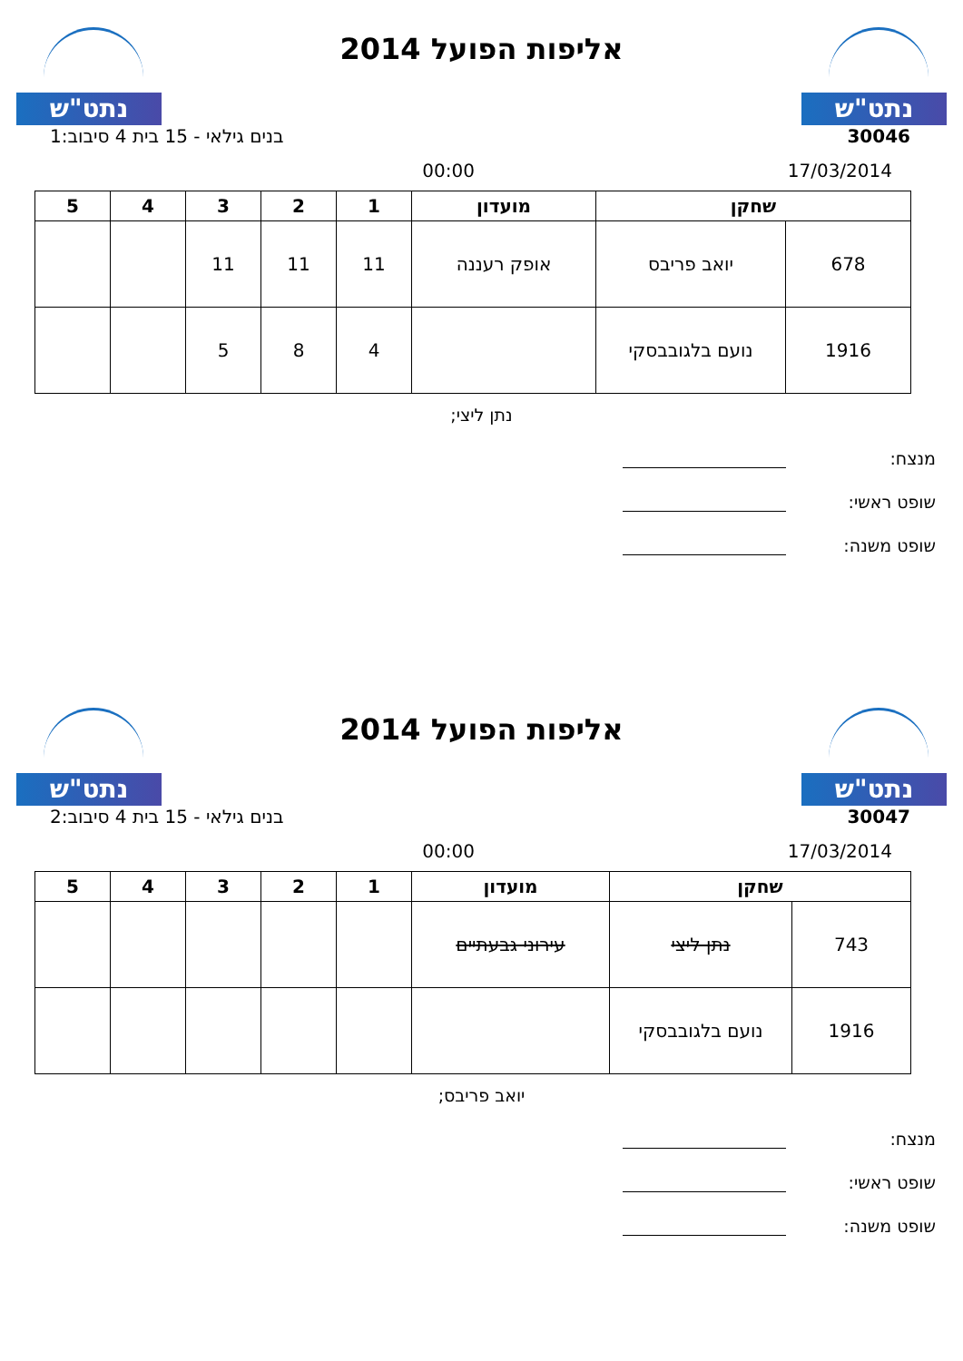נתט"ש
אליפות הפועל 2014
נתט"ש
30046 בנים גילאי - 15 בית 4 סיבוב:1
17/03/2014 00:00
| שחקן | | מועדון | 1 | 2 | 3 | 4 | 5 |
| --- | --- | --- | --- | --- | --- | --- | --- |
| 678 | יואב פריבס | אופק רעננה | 11 | 11 | 11 | | |
| 1916 | נועם בלגובבסקי | | 4 | 8 | 5 | | |
נתן ליצי;
מנצח:
שופט ראשי:
שופט משנה:
נתט"ש
אליפות הפועל 2014
נתט"ש
30047 בנים גילאי - 15 בית 4 סיבוב:2
17/03/2014 00:00
| שחקן | | מועדון | 1 | 2 | 3 | 4 | 5 |
| --- | --- | --- | --- | --- | --- | --- | --- |
| 743 | נתן ליצי | עירוני גבעתיים | | | | | |
| 1916 | נועם בלגובבסקי | | | | | | |
יואב פריבס;
מנצח:
שופט ראשי:
שופט משנה: